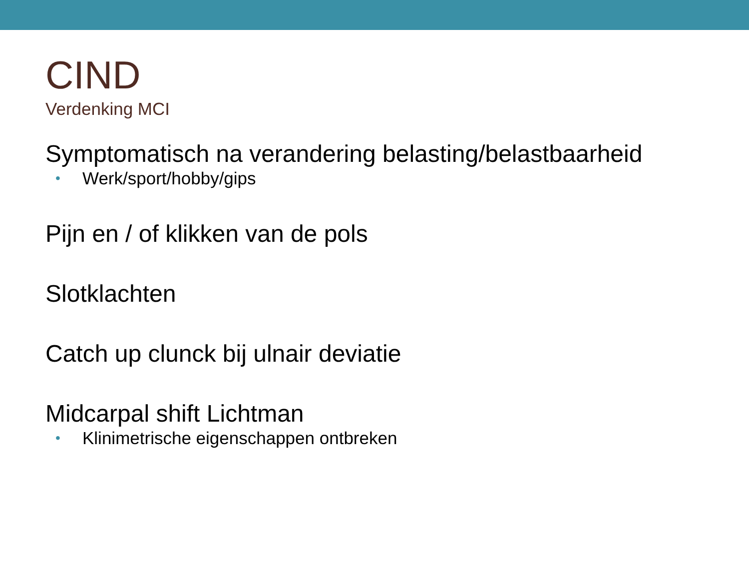CIND
Verdenking MCI
Symptomatisch na verandering belasting/belastbaarheid
• Werk/sport/hobby/gips
Pijn en / of klikken van de pols
Slotklachten
Catch up clunck bij ulnair deviatie
Midcarpal shift Lichtman
• Klinimetrische eigenschappen ontbreken